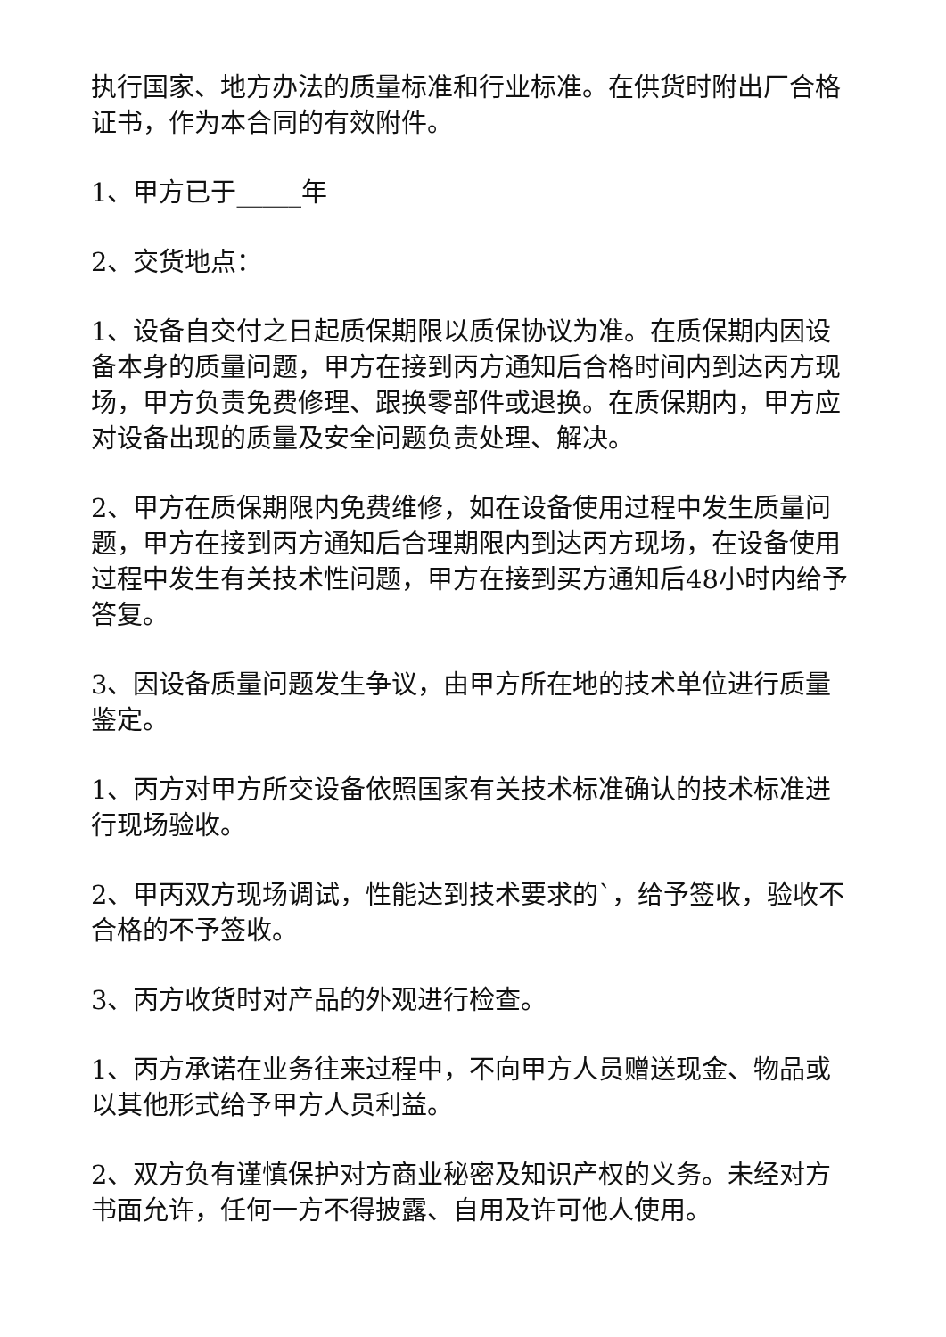执行国家、地方办法的质量标准和行业标准。在供货时附出厂合格证书，作为本合同的有效附件。
1、甲方已于_____年
2、交货地点：
1、设备自交付之日起质保期限以质保协议为准。在质保期内因设备本身的质量问题，甲方在接到丙方通知后合格时间内到达丙方现场，甲方负责免费修理、跟换零部件或退换。在质保期内，甲方应对设备出现的质量及安全问题负责处理、解决。
2、甲方在质保期限内免费维修，如在设备使用过程中发生质量问题，甲方在接到丙方通知后合理期限内到达丙方现场，在设备使用过程中发生有关技术性问题，甲方在接到买方通知后48小时内给予答复。
3、因设备质量问题发生争议，由甲方所在地的技术单位进行质量鉴定。
1、丙方对甲方所交设备依照国家有关技术标准确认的技术标准进行现场验收。
2、甲丙双方现场调试，性能达到技术要求的`，给予签收，验收不合格的不予签收。
3、丙方收货时对产品的外观进行检查。
1、丙方承诺在业务往来过程中，不向甲方人员赠送现金、物品或以其他形式给予甲方人员利益。
2、双方负有谨慎保护对方商业秘密及知识产权的义务。未经对方书面允许，任何一方不得披露、自用及许可他人使用。